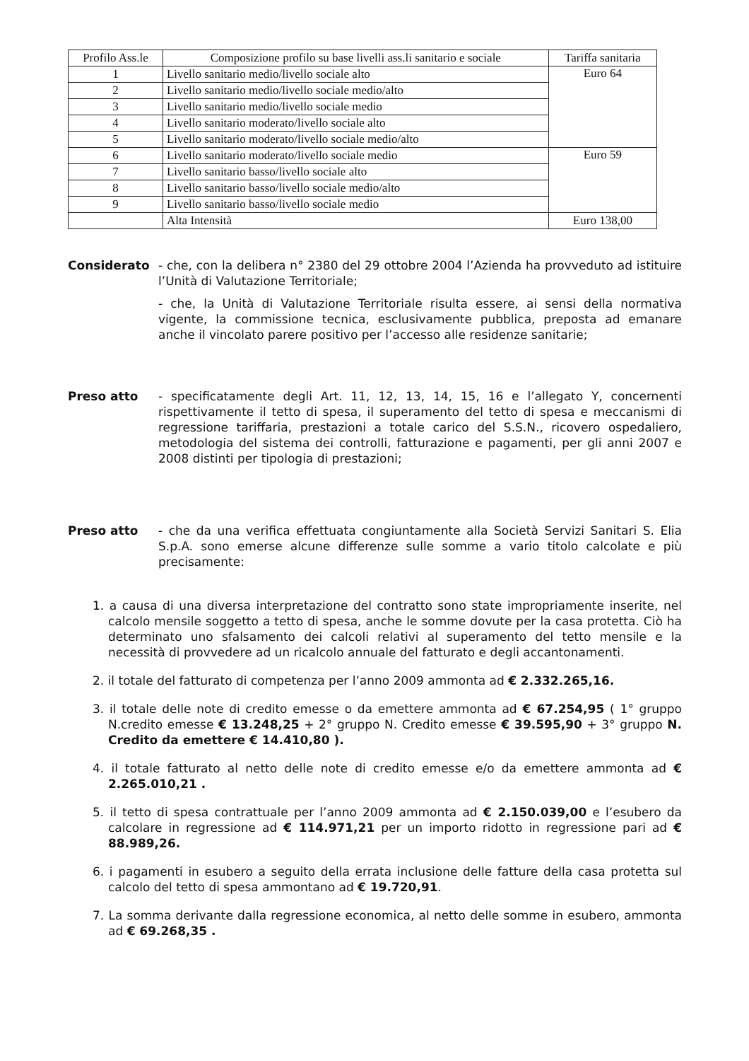| Profilo Ass.le | Composizione profilo su base livelli ass.li sanitario e sociale | Tariffa sanitaria |
| --- | --- | --- |
| 1 | Livello sanitario medio/livello sociale alto | Euro 64 |
| 2 | Livello sanitario medio/livello sociale medio/alto | |
| 3 | Livello sanitario medio/livello sociale medio | |
| 4 | Livello sanitario moderato/livello sociale alto | |
| 5 | Livello sanitario moderato/livello sociale medio/alto | |
| 6 | Livello sanitario moderato/livello sociale medio | Euro 59 |
| 7 | Livello sanitario basso/livello sociale alto | |
| 8 | Livello sanitario basso/livello sociale medio/alto | |
| 9 | Livello sanitario basso/livello sociale medio | |
| | Alta Intensità | Euro 138,00 |
Considerato - che, con la delibera n° 2380 del 29 ottobre 2004 l’Azienda ha provveduto ad istituire l’Unità di Valutazione Territoriale;
- che, la Unità di Valutazione Territoriale risulta essere, ai sensi della normativa vigente, la commissione tecnica, esclusivamente pubblica, preposta ad emanare anche il vincolato parere positivo per l’accesso alle residenze sanitarie;
Preso atto - specificatamente degli Art. 11, 12, 13, 14, 15, 16 e l’allegato Y, concernenti rispettivamente il tetto di spesa, il superamento del tetto di spesa e meccanismi di regressione tariffaria, prestazioni a totale carico del S.S.N., ricovero ospedaliero, metodologia del sistema dei controlli, fatturazione e pagamenti, per gli anni 2007 e 2008 distinti per tipologia di prestazioni;
Preso atto - che da una verifica effettuata congiuntamente alla Società Servizi Sanitari S. Elia S.p.A. sono emerse alcune differenze sulle somme a vario titolo calcolate e più precisamente:
1. a causa di una diversa interpretazione del contratto sono state impropriamente inserite, nel calcolo mensile soggetto a tetto di spesa, anche le somme dovute per la casa protetta. Ciò ha determinato uno sfalsamento dei calcoli relativi al superamento del tetto mensile e la necessità di provvedere ad un ricalcolo annuale del fatturato e degli accantonamenti.
2. il totale del fatturato di competenza per l’anno 2009 ammonta ad € 2.332.265,16.
3. il totale delle note di credito emesse o da emettere ammonta ad € 67.254,95 ( 1° gruppo N.credito emesse € 13.248,25 + 2° gruppo N. Credito emesse € 39.595,90 + 3° gruppo N. Credito da emettere € 14.410,80 ).
4. il totale fatturato al netto delle note di credito emesse e/o da emettere ammonta ad € 2.265.010,21 .
5. il tetto di spesa contrattuale per l’anno 2009 ammonta ad € 2.150.039,00 e l’esubero da calcolare in regressione ad € 114.971,21 per un importo ridotto in regressione pari ad € 88.989,26.
6. i pagamenti in esubero a seguito della errata inclusione delle fatture della casa protetta sul calcolo del tetto di spesa ammontano ad € 19.720,91.
7. La somma derivante dalla regressione economica, al netto delle somme in esubero, ammonta ad € 69.268,35 .